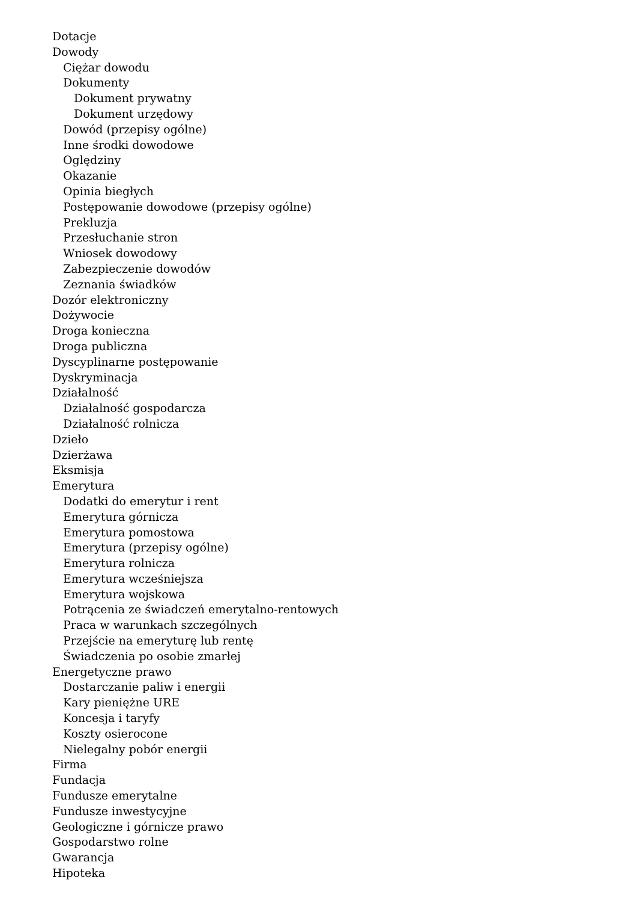Dotacje
Dowody
Ciężar dowodu
Dokumenty
Dokument prywatny
Dokument urzędowy
Dowód (przepisy ogólne)
Inne środki dowodowe
Oględziny
Okazanie
Opinia biegłych
Postępowanie dowodowe (przepisy ogólne)
Prekluzja
Przesłuchanie stron
Wniosek dowodowy
Zabezpieczenie dowodów
Zeznania świadków
Dozór elektroniczny
Dożywocie
Droga konieczna
Droga publiczna
Dyscyplinarne postępowanie
Dyskryminacja
Działalność
Działalność gospodarcza
Działalność rolnicza
Dzieło
Dzierżawa
Eksmisja
Emerytura
Dodatki do emerytur i rent
Emerytura górnicza
Emerytura pomostowa
Emerytura (przepisy ogólne)
Emerytura rolnicza
Emerytura wcześniejsza
Emerytura wojskowa
Potrącenia ze świadczeń emerytalno-rentowych
Praca w warunkach szczególnych
Przejście na emeryturę lub rentę
Świadczenia po osobie zmarłej
Energetyczne prawo
Dostarczanie paliw i energii
Kary pieniężne URE
Koncesja i taryfy
Koszty osierocone
Nielegalny pobór energii
Firma
Fundacja
Fundusze emerytalne
Fundusze inwestycyjne
Geologiczne i górnicze prawo
Gospodarstwo rolne
Gwarancja
Hipoteka